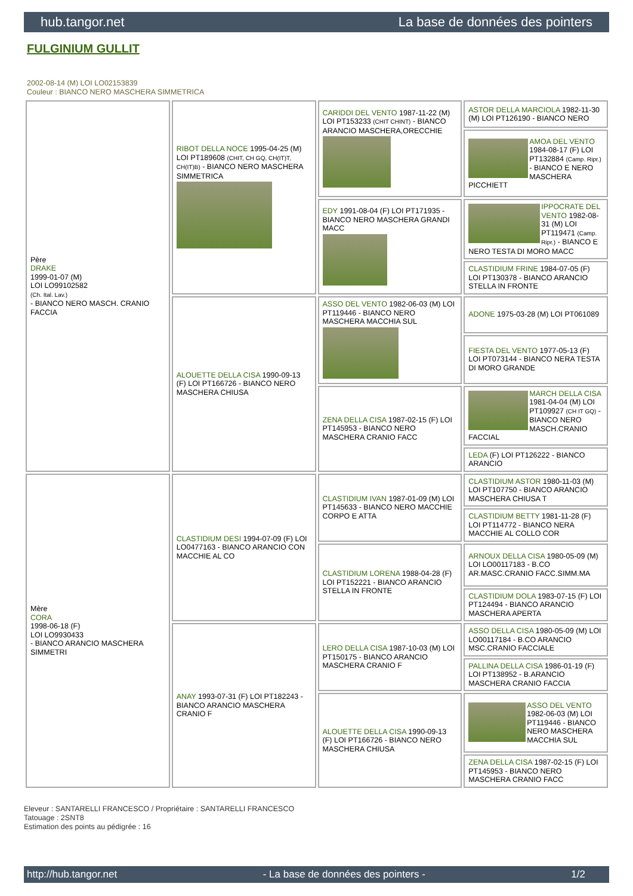hub.tangor.net La base de données des pointers
FULGINIUM GULLIT
2002-08-14 (M) LOI LO02153839
Couleur : BIANCO NERO MASCHERA SIMMETRICA
| Père DRAKE 1999-01-07 (M) LOI LO99102582 (Ch. Ital. Lav.) - BIANCO NERO MASCH. CRANIO FACCIA | RIBOT DELLA NOCE 1995-04-25 (M) LOI PT189608 (CHIT, CH GQ, CH(IT)T, CH(IT)B) - BIANCO NERO MASCHERA SIMMETRICA | CARIDDI DEL VENTO 1987-11-22 (M) LOI PT153233 (CHIT CHINT) - BIANCO ARANCIO MASCHERA,ORECCHIE | ASTOR DELLA MARCIOLA 1982-11-30 (M) LOI PT126190 - BIANCO NERO |
| | | | AMOA DEL VENTO 1984-08-17 (F) LOI PT132884 (Camp. Ripr.) - BIANCO E NERO MASCHERA PICCHIETT |
| | | EDY 1991-08-04 (F) LOI PT171935 - BIANCO NERO MASCHERA GRANDI MACC | IPPOCRATE DEL VENTO 1982-08-31 (M) LOI PT119471 (Camp. Ripr.) - BIANCO E NERO TESTA DI MORO MACC |
| | | | CLASTIDIUM FRINE 1984-07-05 (F) LOI PT130378 - BIANCO ARANCIO STELLA IN FRONTE |
| | ALOUETTE DELLA CISA 1990-09-13 (F) LOI PT166726 - BIANCO NERO MASCHERA CHIUSA | ASSO DEL VENTO 1982-06-03 (M) LOI PT119446 - BIANCO NERO MASCHERA MACCHIA SUL | ADONE 1975-03-28 (M) LOI PT061089 |
| | | | FIESTA DEL VENTO 1977-05-13 (F) LOI PT073144 - BIANCO NERA TESTA DI MORO GRANDE |
| | | ZENA DELLA CISA 1987-02-15 (F) LOI PT145953 - BIANCO NERO MASCHERA CRANIO FACC | MARCH DELLA CISA 1981-04-04 (M) LOI PT109927 (CH IT GQ) - BIANCO NERO MASCH.CRANIO FACCIAL |
| | | | LEDA (F) LOI PT126222 - BIANCO ARANCIO |
| Mère CORA 1998-06-18 (F) LOI LO9930433 - BIANCO ARANCIO MASCHERA SIMMETRI | CLASTIDIUM DESI 1994-07-09 (F) LOI LO0477163 - BIANCO ARANCIO CON MACCHIE AL CO | CLASTIDIUM IVAN 1987-01-09 (M) LOI PT145633 - BIANCO NERO MACCHIE CORPO E ATTA | CLASTIDIUM ASTOR 1980-11-03 (M) LOI PT107750 - BIANCO ARANCIO MASCHERA CHIUSA T |
| | | | CLASTIDIUM BETTY 1981-11-28 (F) LOI PT114772 - BIANCO NERA MACCHIE AL COLLO COR |
| | | CLASTIDIUM LORENA 1988-04-28 (F) LOI PT152221 - BIANCO ARANCIO STELLA IN FRONTE | ARNOUX DELLA CISA 1980-05-09 (M) LOI LO00117183 - B.CO AR.MASC.CRANIO FACC.SIMM.MA |
| | | | CLASTIDIUM DOLA 1983-07-15 (F) LOI PT124494 - BIANCO ARANCIO MASCHERA APERTA |
| | ANAY 1993-07-31 (F) LOI PT182243 - BIANCO ARANCIO MASCHERA CRANIO F | LERO DELLA CISA 1987-10-03 (M) LOI PT150175 - BIANCO ARANCIO MASCHERA CRANIO F | ASSO DELLA CISA 1980-05-09 (M) LOI LO00117184 - B.CO ARANCIO MSC.CRANIO FACCIALE |
| | | | PALLINA DELLA CISA 1986-01-19 (F) LOI PT138952 - B.ARANCIO MASCHERA CRANIO FACCIA |
| | | ALOUETTE DELLA CISA 1990-09-13 (F) LOI PT166726 - BIANCO NERO MASCHERA CHIUSA | ASSO DEL VENTO 1982-06-03 (M) LOI PT119446 - BIANCO NERO MASCHERA MACCHIA SUL |
| | | | ZENA DELLA CISA 1987-02-15 (F) LOI PT145953 - BIANCO NERO MASCHERA CRANIO FACC |
Eleveur : SANTARELLI FRANCESCO / Propriétaire : SANTARELLI FRANCESCO
Tatouage : 2SNT8
Estimation des points au pédigrée : 16
http://hub.tangor.net - La base de données des pointers - 1/2